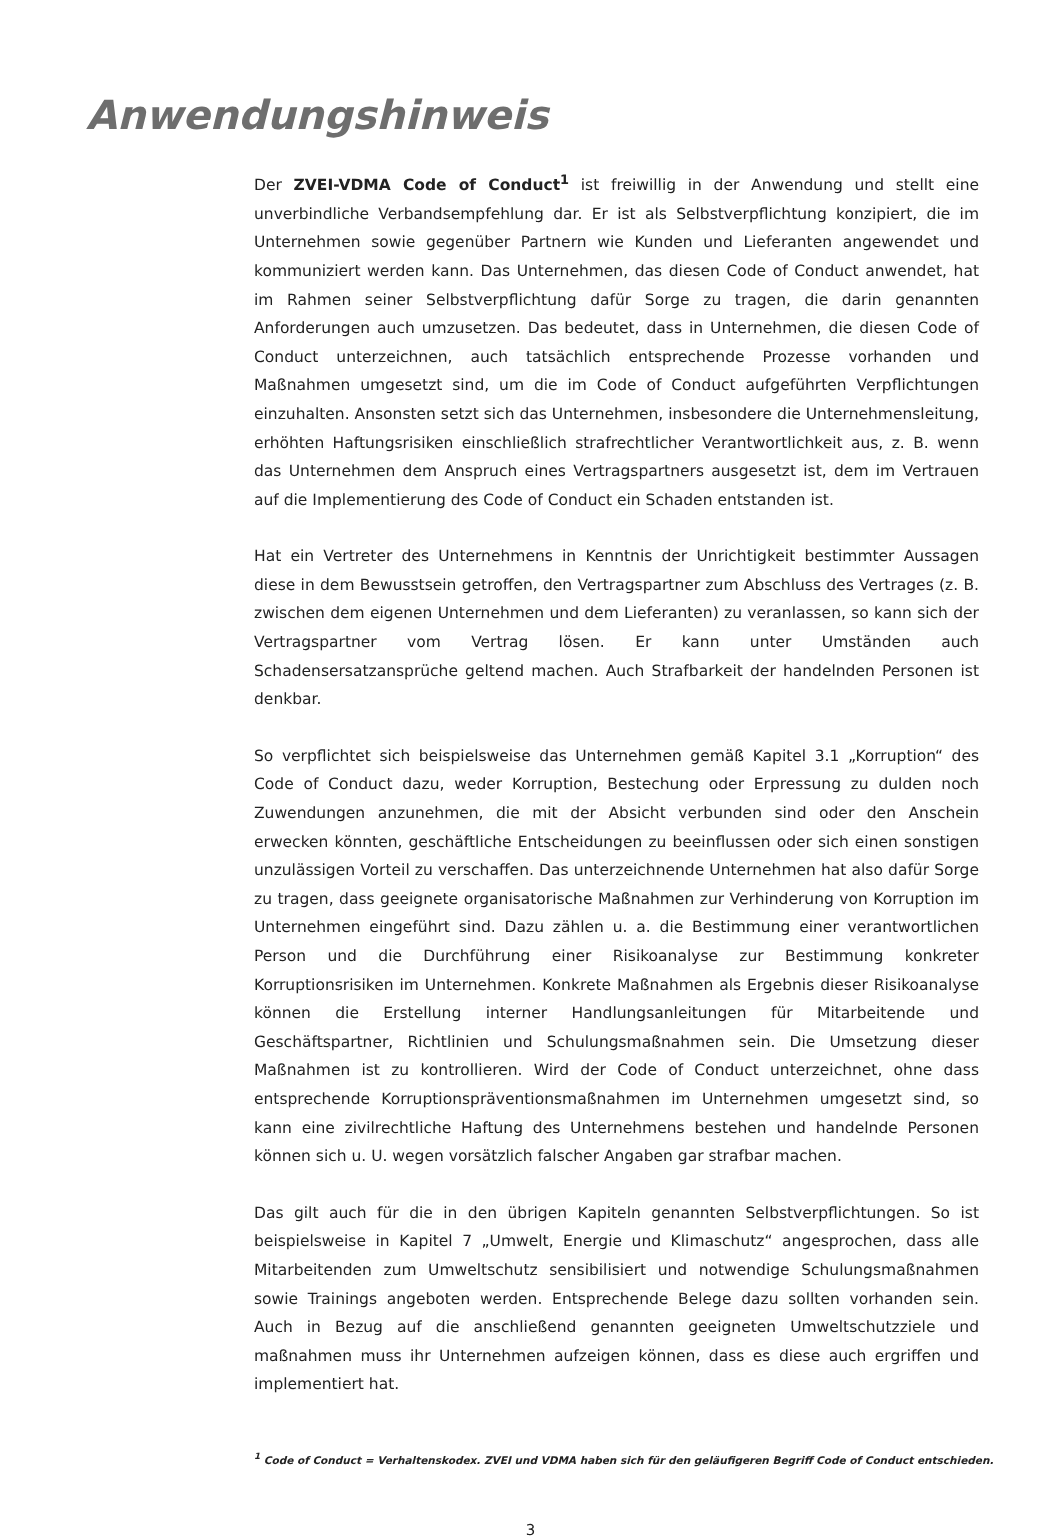Anwendungshinweis
Der ZVEI-VDMA Code of Conduct<sup>1</sup> ist freiwillig in der Anwendung und stellt eine unverbindliche Verbandsempfehlung dar. Er ist als Selbstverpflichtung konzipiert, die im Unternehmen sowie gegenüber Partnern wie Kunden und Lieferanten angewendet und kommuniziert werden kann. Das Unternehmen, das diesen Code of Conduct anwendet, hat im Rahmen seiner Selbstverpflichtung dafür Sorge zu tragen, die darin genannten Anforderungen auch umzusetzen. Das bedeutet, dass in Unternehmen, die diesen Code of Conduct unterzeichnen, auch tatsächlich entsprechende Prozesse vorhanden und Maßnahmen umgesetzt sind, um die im Code of Conduct aufgeführten Verpflichtungen einzuhalten. Ansonsten setzt sich das Unternehmen, insbesondere die Unternehmensleitung, erhöhten Haftungsrisiken einschließlich strafrechtlicher Verantwortlichkeit aus, z. B. wenn das Unternehmen dem Anspruch eines Vertragspartners ausgesetzt ist, dem im Vertrauen auf die Implementierung des Code of Conduct ein Schaden entstanden ist.
Hat ein Vertreter des Unternehmens in Kenntnis der Unrichtigkeit bestimmter Aussagen diese in dem Bewusstsein getroffen, den Vertragspartner zum Abschluss des Vertrages (z. B. zwischen dem eigenen Unternehmen und dem Lieferanten) zu veranlassen, so kann sich der Vertragspartner vom Vertrag lösen. Er kann unter Umständen auch Schadensersatzansprüche geltend machen. Auch Strafbarkeit der handelnden Personen ist denkbar.
So verpflichtet sich beispielsweise das Unternehmen gemäß Kapitel 3.1 „Korruption“ des Code of Conduct dazu, weder Korruption, Bestechung oder Erpressung zu dulden noch Zuwendungen anzunehmen, die mit der Absicht verbunden sind oder den Anschein erwecken könnten, geschäftliche Entscheidungen zu beeinflussen oder sich einen sonstigen unzulässigen Vorteil zu verschaffen. Das unterzeichnende Unternehmen hat also dafür Sorge zu tragen, dass geeignete organisatorische Maßnahmen zur Verhinderung von Korruption im Unternehmen eingeführt sind. Dazu zählen u. a. die Bestimmung einer verantwortlichen Person und die Durchführung einer Risikoanalyse zur Bestimmung konkreter Korruptionsrisiken im Unternehmen. Konkrete Maßnahmen als Ergebnis dieser Risikoanalyse können die Erstellung interner Handlungsanleitungen für Mitarbeitende und Geschäftspartner, Richtlinien und Schulungsmaßnahmen sein. Die Umsetzung dieser Maßnahmen ist zu kontrollieren. Wird der Code of Conduct unterzeichnet, ohne dass entsprechende Korruptionspräventionsmaßnahmen im Unternehmen umgesetzt sind, so kann eine zivilrechtliche Haftung des Unternehmens bestehen und handelnde Personen können sich u. U. wegen vorsätzlich falscher Angaben gar strafbar machen.
Das gilt auch für die in den übrigen Kapiteln genannten Selbstverpflichtungen. So ist beispielsweise in Kapitel 7 „Umwelt, Energie und Klimaschutz“ angesprochen, dass alle Mitarbeitenden zum Umweltschutz sensibilisiert und notwendige Schulungsmaßnahmen sowie Trainings angeboten werden. Entsprechende Belege dazu sollten vorhanden sein. Auch in Bezug auf die anschließend genannten geeigneten Umweltschutzziele und maßnahmen muss ihr Unternehmen aufzeigen können, dass es diese auch ergriffen und implementiert hat.
<sup>1</sup> Code of Conduct = Verhaltenskodex. ZVEI und VDMA haben sich für den geläufigeren Begriff Code of Conduct entschieden.
3